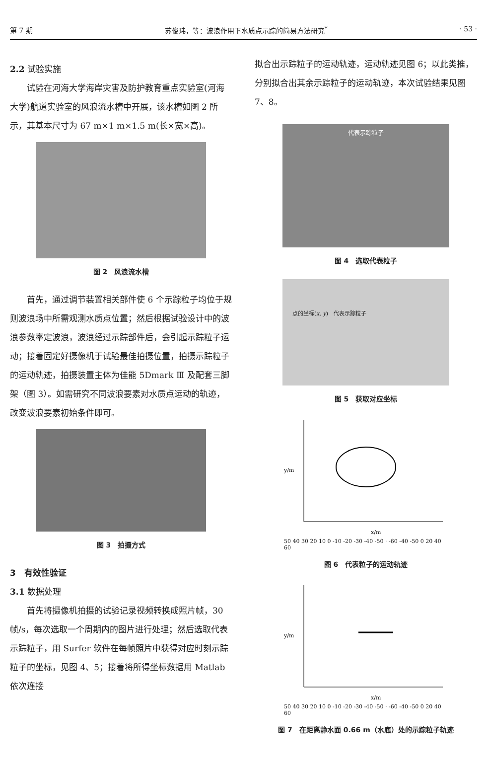第 7 期 苏俊玮，等：波浪作用下水质点示踪的简易方法研究<sup>*</sup> · 53 ·
2.2 试验实施
试验在河海大学海岸灾害及防护教育重点实验室(河海大学)航道实验室的风浪流水槽中开展，该水槽如图 2 所示，其基本尺寸为 67 m×1 m×1.5 m(长×宽×高)。
图 2　风浪流水槽
首先，通过调节装置相关部件使 6 个示踪粒子均位于规则波浪场中所需观测水质点位置；然后根据试验设计中的波浪参数率定波浪，波浪经过示踪部件后，会引起示踪粒子运动；接着固定好摄像机于试验最佳拍摄位置，拍摄示踪粒子的运动轨迹，拍摄装置主体为佳能 5Dmark Ⅲ 及配套三脚架（图 3）。如需研究不同波浪要素对水质点运动的轨迹，改变波浪要素初始条件即可。
图 3　拍摄方式
3　有效性验证
3.1 数据处理
首先将摄像机拍摄的试验记录视频转换成照片帧，30 帧/s，每次选取一个周期内的图片进行处理；然后选取代表示踪粒子，用 Surfer 软件在每帧照片中获得对应时刻示踪粒子的坐标，见图 4、5；接着将所得坐标数据用 Matlab 依次连接
拟合出示踪粒子的运动轨迹，运动轨迹见图 6；以此类推，分别拟合出其余示踪粒子的运动轨迹，本次试验结果见图 7、8。
代表示踪粒子
图 4　选取代表粒子
点的坐标(x, y)　代表示踪粒子
图 5　获取对应坐标
y/m
x/m
50 40 30 20 10 0 -10 -20 -30 -40 -50 · -60 -40 -50 0 20 40 60
图 6　代表粒子的运动轨迹
y/m
x/m
50 40 30 20 10 0 -10 -20 -30 -40 -50 · -60 -40 -50 0 20 40 60
图 7　在距离静水面 0.66 m（水底）处的示踪粒子轨迹